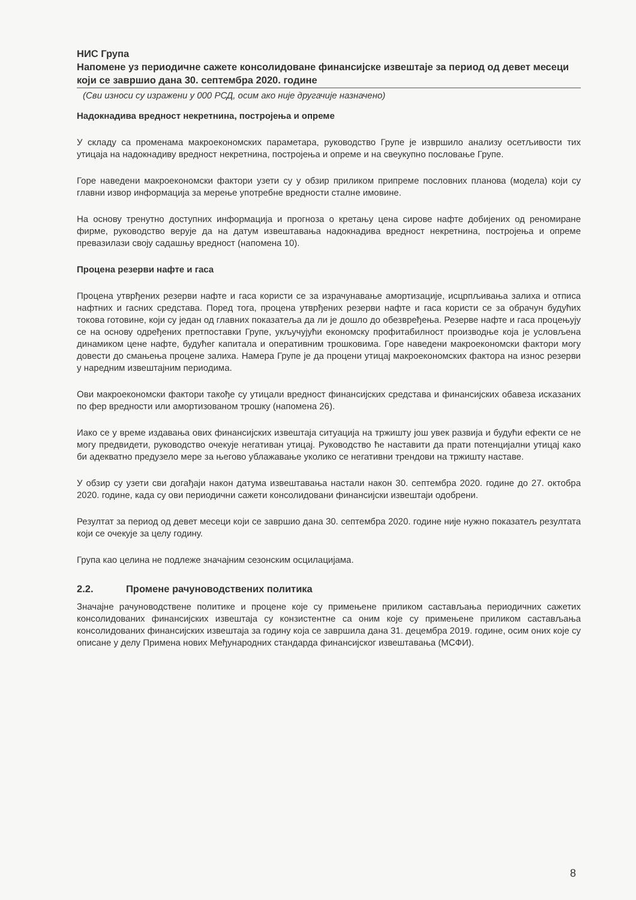НИС Група
Напомене уз периодичне сажете консолидоване финансијске извештаје за период од девет месеци који се завршио дана 30. септембра 2020. године
(Сви износи су изражени у 000 РСД, осим ако није другачије назначено)
Надокнадива вредност некретнина, постројења и опреме
У складу са променама макроекономских параметара, руководство Групе је извршило анализу осетљивости тих утицаја на надокнадиву вредност некретнина, постројења и опреме и на свеукупно пословање Групе.
Горе наведени макроекономски фактори узети су у обзир приликом припреме пословних планова (модела) који су главни извор информација за мерење употребне вредности сталне имовине.
На основу тренутно доступних информација и прогноза о кретању цена сирове нафте добијених од реномиране фирме, руководство верује да на датум извештавања надокнадива вредност некретнина, постројења и опреме превазилази своју садашњу вредност (напомена 10).
Процена резерви нафте и гаса
Процена утврђених резерви нафте и гаса користи се за израчунавање амортизације, исцрпљивања залиха и отписа нафтних и гасних средстава. Поред тога, процена утврђених резерви нафте и гаса користи се за обрачун будућих токова готовине, који су један од главних показатеља да ли је дошло до обезвређења. Резерве нафте и гаса процењују се на основу одређених претпоставки Групе, укључујући економску профитабилност производње која је условљена динамиком цене нафте, будућег капитала и оперативним трошковима. Горе наведени макроекономски фактори могу довести до смањења процене залиха. Намера Групе је да процени утицај макроекономских фактора на износ резерви у наредним извештајним периодима.
Ови макроекономски фактори такође су утицали вредност финансијских средстава и финансијских обавеза исказаних по фер вредности или амортизованом трошку (напомена 26).
Иако се у време издавања ових финансијских извештаја ситуација на тржишту још увек развија и будући ефекти се не могу предвидети, руководство очекује негативан утицај. Руководство ће наставити да прати потенцијални утицај како би адекватно предузело мере за његово ублажавање уколико се негативни трендови на тржишту наставе.
У обзир су узети сви догађаји након датума извештавања настали након 30. септембра 2020. године до 27. октобра 2020. године, када су ови периодични сажети консолидовани финансијски извештаји одобрени.
Резултат за период од девет месеци који се завршио дана 30. септембра 2020. године није нужно показатељ резултата који се очекује за целу годину.
Група као целина не подлеже значајним сезонским осцилацијама.
2.2. Промене рачуноводствених политика
Значајне рачуноводствене политике и процене које су примењене приликом састављања периодичних сажетих консолидованих финансијских извештаја су конзистентне са оним које су примењене приликом састављања консолидованих финансијских извештаја за годину која се завршила дана 31. децембра 2019. године, осим оних које су описане у делу Примена нових Међународних стандарда финансијског извештавања (МСФИ).
8